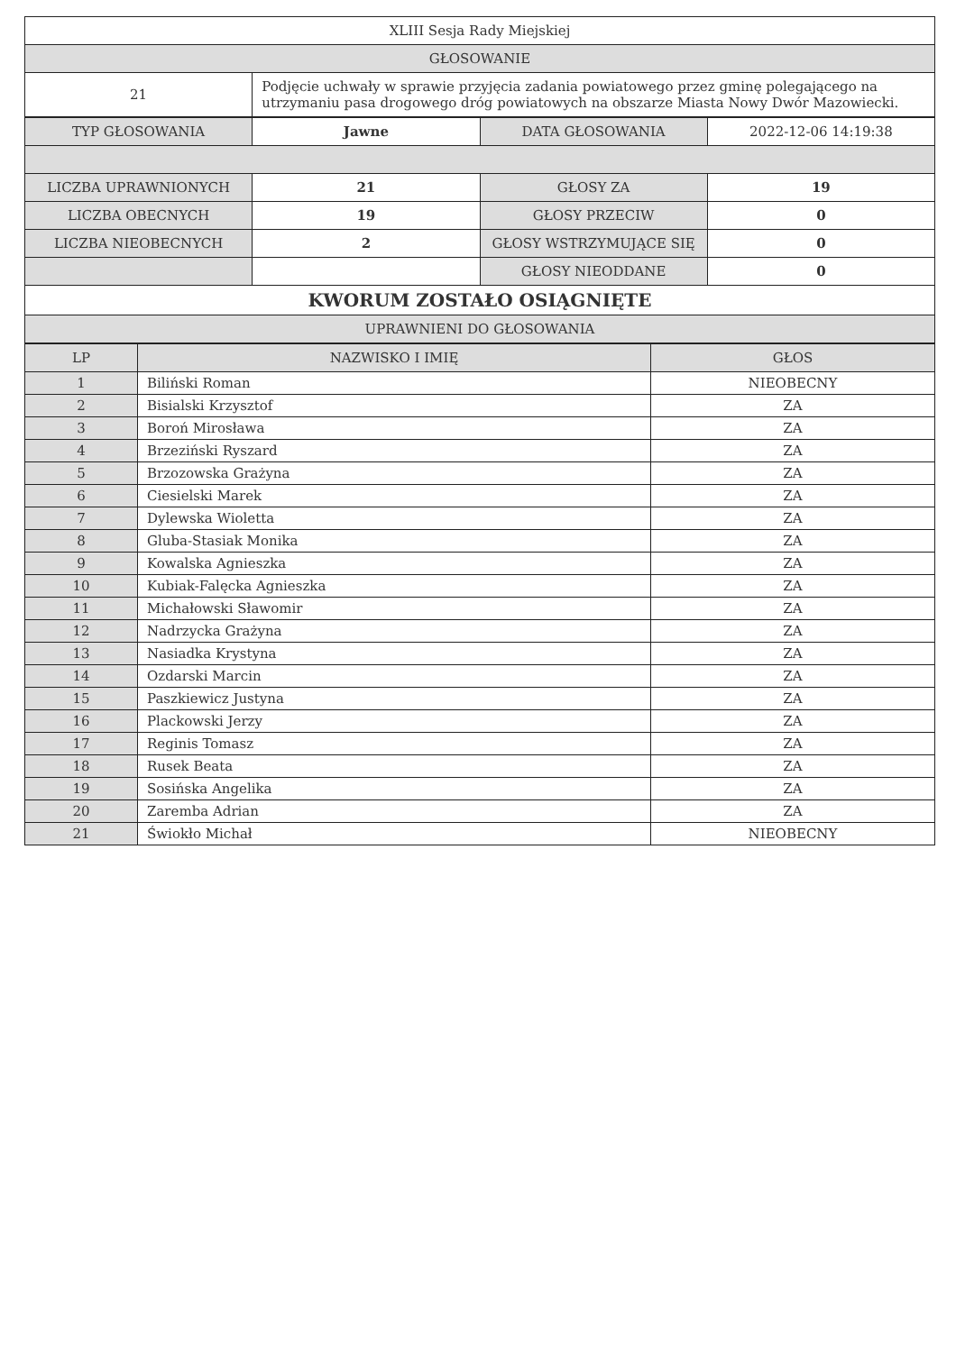| XLIII Sesja Rady Miejskiej | |
| GŁOSOWANIE | |
| 21 | Podjęcie uchwały w sprawie przyjęcia zadania powiatowego przez gminę polegającego na utrzymaniu pasa drogowego dróg powiatowych na obszarze Miasta Nowy Dwór Mazowiecki. |
| TYP GŁOSOWANIA | Jawne | DATA GŁOSOWANIA | 2022-12-06 14:19:38 |
| LICZBA UPRAWNIONYCH | 21 | GŁOSY ZA | 19 |
| LICZBA OBECNYCH | 19 | GŁOSY PRZECIW | 0 |
| LICZBA NIEOBECNYCH | 2 | GŁOSY WSTRZYMUJĄCE SIĘ | 0 |
| | | GŁOSY NIEODDANE | 0 |
| KWORUM ZOSTAŁO OSIĄGNIĘTE | | | |
| UPRAWNIENI DO GŁOSOWANIA | | | |
| LP | NAZWISKO I IMIĘ | GŁOS |
| --- | --- | --- |
| 1 | Biliński Roman | NIEOBECNY |
| 2 | Bisialski Krzysztof | ZA |
| 3 | Boroń Mirosława | ZA |
| 4 | Brzeziński Ryszard | ZA |
| 5 | Brzozowska Grażyna | ZA |
| 6 | Ciesielski Marek | ZA |
| 7 | Dylewska Wioletta | ZA |
| 8 | Gluba-Stasiak Monika | ZA |
| 9 | Kowalska Agnieszka | ZA |
| 10 | Kubiak-Falęcka Agnieszka | ZA |
| 11 | Michałowski Sławomir | ZA |
| 12 | Nadrzycka Grażyna | ZA |
| 13 | Nasiadka Krystyna | ZA |
| 14 | Ozdarski Marcin | ZA |
| 15 | Paszkiewicz Justyna | ZA |
| 16 | Plackowski Jerzy | ZA |
| 17 | Reginis Tomasz | ZA |
| 18 | Rusek Beata | ZA |
| 19 | Sosińska Angelika | ZA |
| 20 | Zaremba Adrian | ZA |
| 21 | Świokło Michał | NIEOBECNY |